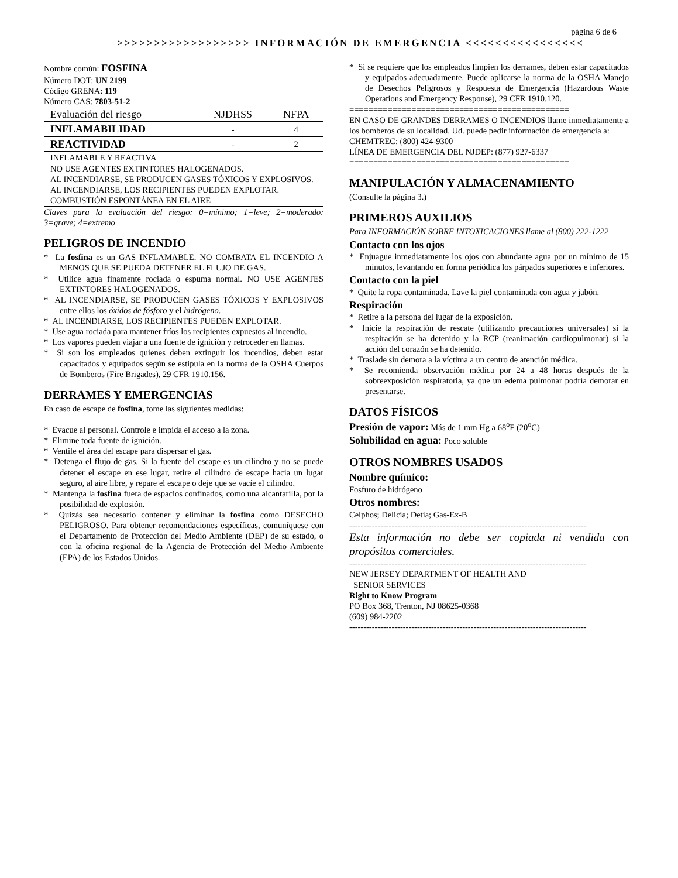página 6 de 6
>>>>>>>>>>>>>>>>>> INFORMACIÓN DE EMERGENCIA <<<<<<<<<<<<<<<<
Nombre común: FOSFINA
Número DOT: UN 2199
Código GRENA: 119
Número CAS: 7803-51-2
| Evaluación del riesgo | NJDHSS | NFPA |
| INFLAMABILIDAD | - | 4 |
| REACTIVIDAD | - | 2 |
| INFLAMABLE Y REACTIVA NO USE AGENTES EXTINTORES HALOGENADOS. AL INCENDIARSE, SE PRODUCEN GASES TÓXICOS Y EXPLOSIVOS. AL INCENDIARSE, LOS RECIPIENTES PUEDEN EXPLOTAR. COMBUSTIÓN ESPONTÁNEA EN EL AIRE | | |
Claves para la evaluación del riesgo: 0=mínimo; 1=leve; 2=moderado: 3=grave; 4=extremo
PELIGROS DE INCENDIO
* La fosfina es un GAS INFLAMABLE. NO COMBATA EL INCENDIO A MENOS QUE SE PUEDA DETENER EL FLUJO DE GAS.
* Utilice agua finamente rociada o espuma normal. NO USE AGENTES EXTINTORES HALOGENADOS.
* AL INCENDIARSE, SE PRODUCEN GASES TÓXICOS Y EXPLOSIVOS entre ellos los óxidos de fósforo y el hidrógeno.
* AL INCENDIARSE, LOS RECIPIENTES PUEDEN EXPLOTAR.
* Use agua rociada para mantener fríos los recipientes expuestos al incendio.
* Los vapores pueden viajar a una fuente de ignición y retroceder en llamas.
* Si son los empleados quienes deben extinguir los incendios, deben estar capacitados y equipados según se estipula en la norma de la OSHA Cuerpos de Bomberos (Fire Brigades), 29 CFR 1910.156.
DERRAMES Y EMERGENCIAS
En caso de escape de fosfina, tome las siguientes medidas:
* Evacue al personal. Controle e impida el acceso a la zona.
* Elimine toda fuente de ignición.
* Ventile el área del escape para dispersar el gas.
* Detenga el flujo de gas. Si la fuente del escape es un cilindro y no se puede detener el escape en ese lugar, retire el cilindro de escape hacia un lugar seguro, al aire libre, y repare el escape o deje que se vacíe el cilindro.
* Mantenga la fosfina fuera de espacios confinados, como una alcantarilla, por la posibilidad de explosión.
* Quizás sea necesario contener y eliminar la fosfina como DESECHO PELIGROSO. Para obtener recomendaciones específicas, comuníquese con el Departamento de Protección del Medio Ambiente (DEP) de su estado, o con la oficina regional de la Agencia de Protección del Medio Ambiente (EPA) de los Estados Unidos.
* Si se requiere que los empleados limpien los derrames, deben estar capacitados y equipados adecuadamente. Puede aplicarse la norma de la OSHA Manejo de Desechos Peligrosos y Respuesta de Emergencia (Hazardous Waste Operations and Emergency Response), 29 CFR 1910.120.
==============================================
EN CASO DE GRANDES DERRAMES O INCENDIOS llame inmediatamente a los bomberos de su localidad. Ud. puede pedir información de emergencia a:
CHEMTREC: (800) 424-9300
LÍNEA DE EMERGENCIA DEL NJDEP: (877) 927-6337
==============================================
MANIPULACIÓN Y ALMACENAMIENTO
(Consulte la página 3.)
PRIMEROS AUXILIOS
Para INFORMACIÓN SOBRE INTOXICACIONES llame al (800) 222-1222
Contacto con los ojos
* Enjuague inmediatamente los ojos con abundante agua por un mínimo de 15 minutos, levantando en forma periódica los párpados superiores e inferiores.
Contacto con la piel
* Quite la ropa contaminada. Lave la piel contaminada con agua y jabón.
Respiración
* Retire a la persona del lugar de la exposición.
* Inicie la respiración de rescate (utilizando precauciones universales) si la respiración se ha detenido y la RCP (reanimación cardiopulmonar) si la acción del corazón se ha detenido.
* Traslade sin demora a la víctima a un centro de atención médica.
* Se recomienda observación médica por 24 a 48 horas después de la sobreexposición respiratoria, ya que un edema pulmonar podría demorar en presentarse.
DATOS FÍSICOS
Presión de vapor: Más de 1 mm Hg a 68<sup>o</sup>F (20<sup>o</sup>C)
Solubilidad en agua: Poco soluble
OTROS NOMBRES USADOS
Nombre químico:
Fosfuro de hidrógeno
Otros nombres:
Celphos; Delicia; Detia; Gas-Ex-B
------------------------------------------------------------------------------------
Esta información no debe ser copiada ni vendida con propósitos comerciales.
------------------------------------------------------------------------------------
NEW JERSEY DEPARTMENT OF HEALTH AND
SENIOR SERVICES
Right to Know Program
PO Box 368, Trenton, NJ 08625-0368
(609) 984-2202
------------------------------------------------------------------------------------